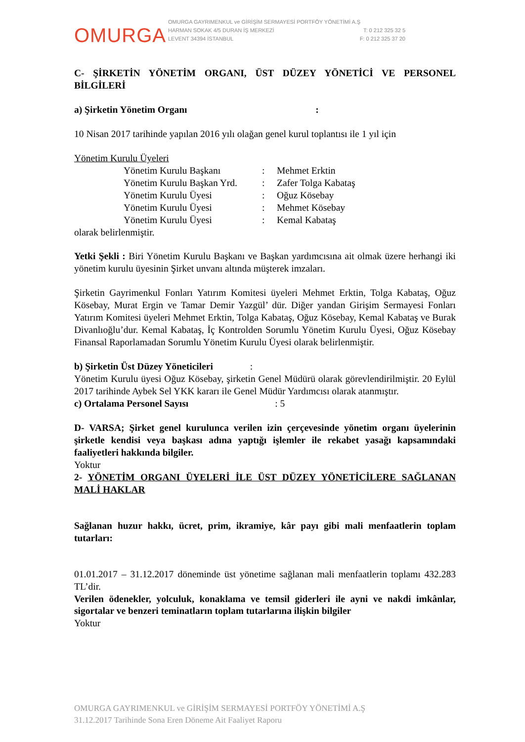OMURGA
OMURGA GAYRIMENKUL ve GİRİŞİM SERMAYESİ PORTFÖY YÖNETİMİ A.Ş
HARMAN SOKAK 4/5 DURAN İŞ MERKEZİ T: 0 212 325 32 5
LEVENT 34394 İSTANBUL F: 0 212 325 37 20
C- ŞİRKETİN YÖNETİM ORGANI, ÜST DÜZEY YÖNETİCİ VE PERSONEL BİLGİLERİ
a) Şirketin Yönetim Organı :
10 Nisan 2017 tarihinde yapılan 2016 yılı olağan genel kurul toplantısı ile 1 yıl için
Yönetim Kurulu Üyeleri
Yönetim Kurulu Başkanı: Mehmet Erktin
Yönetim Kurulu Başkan Yrd.: Zafer Tolga Kabataş
Yönetim Kurulu Üyesi: Oğuz Kösebay
Yönetim Kurulu Üyesi: Mehmet Kösebay
Yönetim Kurulu Üyesi: Kemal Kabataş
olarak belirlenmiştir.
Yetki Şekli : Biri Yönetim Kurulu Başkanı ve Başkan yardımcısına ait olmak üzere herhangi iki yönetim kurulu üyesinin Şirket unvanı altında müşterek imzaları.
Şirketin Gayrimenkul Fonları Yatırım Komitesi üyeleri Mehmet Erktin, Tolga Kabataş, Oğuz Kösebay, Murat Ergin ve Tamar Demir Yazgül’ dür. Diğer yandan Girişim Sermayesi Fonları Yatırım Komitesi üyeleri Mehmet Erktin, Tolga Kabataş, Oğuz Kösebay, Kemal Kabataş ve Burak Divanlıoğlu’dur. Kemal Kabataş, İç Kontrolden Sorumlu Yönetim Kurulu Üyesi, Oğuz Kösebay Finansal Raporlamadan Sorumlu Yönetim Kurulu Üyesi olarak belirlenmiştir.
b) Şirketin Üst Düzey Yöneticileri :
Yönetim Kurulu üyesi Oğuz Kösebay, şirketin Genel Müdürü olarak görevlendirilmiştir. 20 Eylül 2017 tarihinde Aybek Sel YKK kararı ile Genel Müdür Yardımcısı olarak atanmıştır.
c) Ortalama Personel Sayısı : 5
D- VARSA; Şirket genel kurulunca verilen izin çerçevesinde yönetim organı üyelerinin şirketle kendisi veya başkası adına yaptığı işlemler ile rekabet yasağı kapsamındaki faaliyetleri hakkında bilgiler.
Yoktur
2- YÖNETİM ORGANI ÜYELERİ İLE ÜST DÜZEY YÖNETİCİLERE SAĞLANAN MALİ HAKLAR
Sağlanan huzur hakkı, ücret, prim, ikramiye, kâr payı gibi mali menfaatlerin toplam tutarları:
01.01.2017 – 31.12.2017 döneminde üst yönetime sağlanan mali menfaatlerin toplamı 432.283 TL’dir.
Verilen ödenekler, yolculuk, konaklama ve temsil giderleri ile ayni ve nakdi imkânlar, sigortalar ve benzeri teminatların toplam tutarlarına ilişkin bilgiler
Yoktur
OMURGA GAYRIMENKUL ve GİRİŞİM SERMAYESİ PORTFÖY YÖNETİMİ A.Ş
31.12.2017 Tarihinde Sona Eren Döneme Ait Faaliyet Raporu